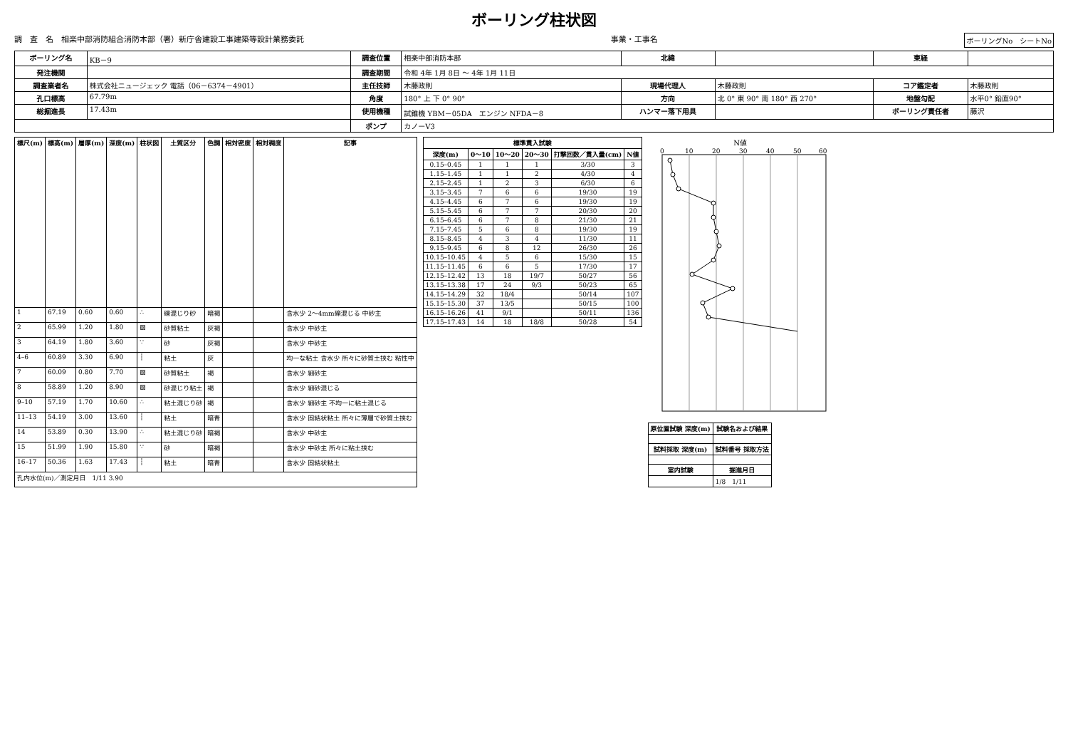ボーリング柱状図
調　査　名　相楽中部消防組合消防本部（署）新庁舎建設工事建築等設計業務委託
事業・工事名 ボーリングNo　シートNo
| ボーリング名 | KB－9 | 調査位置 | 相楽中部消防本部 | 北緯 | | 東経 | |
| 発注機関 | | 調査期間 | 令和 4年 1月 8日 ～ 4年 1月 11日 | | | | |
| 調査業者名 | 株式会社ニュージェック 電話（06－6374－4901） | 主任技師 | 木藤政則 | 現場代理人 | 木藤政則 | コア鑑定者 | 木藤政則 |
| 孔口標高 | 67.79m | 角度 | 180° 上 下 0° 90° | 方向 | 北 0° 東 90° 南 180° 西 270° | 地盤勾配 | 水平0° 鉛直90° |
| 総掘進長 | 17.43m | 使用機種 | 試錐機 YBM－05DA エンジン NFDA－8 | ハンマー落下用具 | | ボーリング責任者 | 藤沢 |
| | | ポンプ | カノーV3 | | | | |
| 標尺(m) | 標高(m) | 層厚(m) | 深度(m) | 柱状図 | 土質区分 | 色調 | 相対密度 | 相対稠度 | 記事 |
| --- | --- | --- | --- | --- | --- | --- | --- | --- | --- |
| 1 | 67.19 | 0.60 | 0.60 | ∴ | 礫混じり砂 | 暗褐 | | | 含水少 2～4mm礫混じる 中砂主 |
| 2 | 65.99 | 1.20 | 1.80 | ▨ | 砂質粘土 | 灰褐 | | | 含水少 中砂主 |
| 3 | 64.19 | 1.80 | 3.60 | ∵ | 砂 | 灰褐 | | | 含水少 中砂主 |
| 4–6 | 60.89 | 3.30 | 6.90 | ┆ | 粘土 | 灰 | | | 均一な粘土 含水少 所々に砂質土挟む 粘性中 |
| 7 | 60.09 | 0.80 | 7.70 | ▨ | 砂質粘土 | 褐 | | | 含水少 細砂主 |
| 8 | 58.89 | 1.20 | 8.90 | ▨ | 砂混じり粘土 | 褐 | | | 含水少 細砂混じる |
| 9–10 | 57.19 | 1.70 | 10.60 | ∴ | 粘土混じり砂 | 褐 | | | 含水少 細砂主 不均一に粘土混じる |
| 11–13 | 54.19 | 3.00 | 13.60 | ┆ | 粘土 | 暗青 | | | 含水少 固結状粘土 所々に薄層で砂質土挟む |
| 14 | 53.89 | 0.30 | 13.90 | ∴ | 粘土混じり砂 | 暗褐 | | | 含水少 中砂主 |
| 15 | 51.99 | 1.90 | 15.80 | ∵ | 砂 | 暗褐 | | | 含水少 中砂主 所々に粘土挟む |
| 16–17 | 50.36 | 1.63 | 17.43 | ┆ | 粘土 | 暗青 | | | 含水少 固結状粘土 |
| 孔内水位(m)／測定月日 1/11 3.90 | | | | | | | | | |
| 標準貫入試験 | | | | | |
| --- | --- | --- | --- | --- | --- |
| 深度(m) | 0～10 | 10～20 | 20～30 | 打撃回数／貫入量(cm) | N値 |
| 0.15–0.45 | 1 | 1 | 1 | 3/30 | 3 |
| 1.15–1.45 | 1 | 1 | 2 | 4/30 | 4 |
| 2.15–2.45 | 1 | 2 | 3 | 6/30 | 6 |
| 3.15–3.45 | 7 | 6 | 6 | 19/30 | 19 |
| 4.15–4.45 | 6 | 7 | 6 | 19/30 | 19 |
| 5.15–5.45 | 6 | 7 | 7 | 20/30 | 20 |
| 6.15–6.45 | 6 | 7 | 8 | 21/30 | 21 |
| 7.15–7.45 | 5 | 6 | 8 | 19/30 | 19 |
| 8.15–8.45 | 4 | 3 | 4 | 11/30 | 11 |
| 9.15–9.45 | 6 | 8 | 12 | 26/30 | 26 |
| 10.15–10.45 | 4 | 5 | 6 | 15/30 | 15 |
| 11.15–11.45 | 6 | 6 | 5 | 17/30 | 17 |
| 12.15–12.42 | 13 | 18 | 19/7 | 50/27 | 56 |
| 13.15–13.38 | 17 | 24 | 9/3 | 50/23 | 65 |
| 14.15–14.29 | 32 | 18/4 | | 50/14 | 107 |
| 15.15–15.30 | 37 | 13/5 | | 50/15 | 100 |
| 16.15–16.26 | 41 | 9/1 | | 50/11 | 136 |
| 17.15–17.43 | 14 | 18 | 18/8 | 50/28 | 54 |
N値
0
10
20
30
40
50
60
| 原位置試験 深度(m) | 試験名および結果 |
| --- | --- |
| 試料採取 深度(m) | 試料番号 採取方法 |
| 室内試験 | 掘進月日 |
| | 1/8 1/11 |